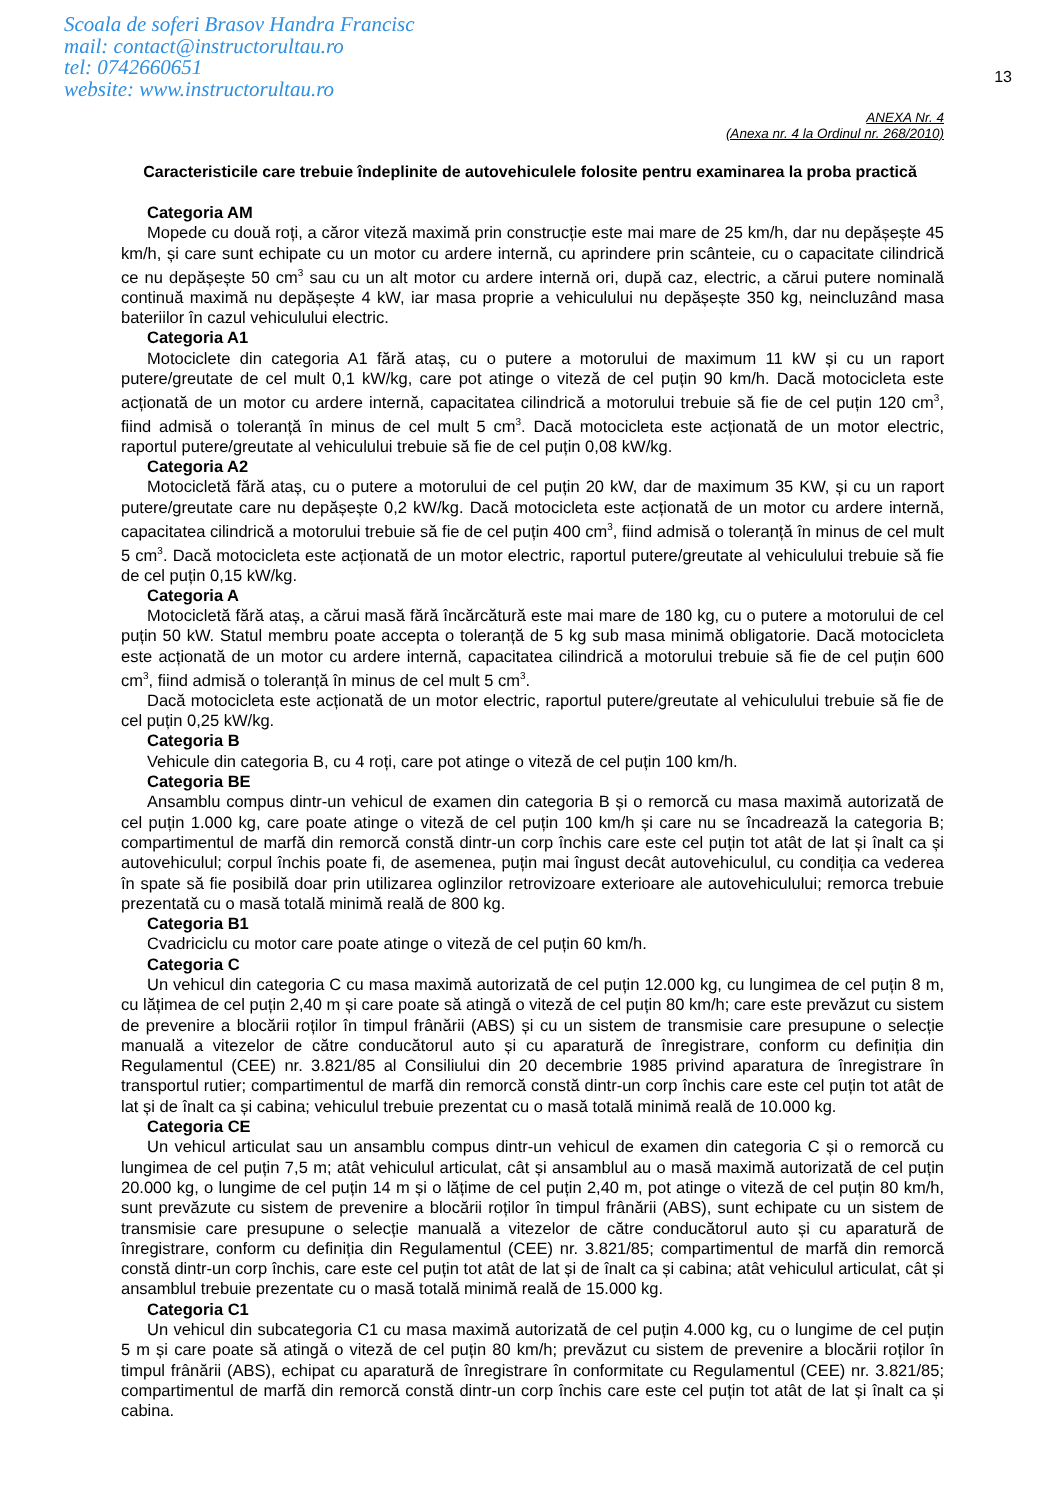Scoala de soferi Brasov Handra Francisc
mail: contact@instructorultau.ro
tel: 0742660651
website: www.instructorultau.ro
13
ANEXA Nr. 4
(Anexa nr. 4 la Ordinul nr. 268/2010)
Caracteristicile care trebuie îndeplinite de autovehiculele folosite pentru examinarea la proba practică
Categoria AM
Mopede cu două roți, a căror viteză maximă prin construcție este mai mare de 25 km/h, dar nu depășește 45 km/h, și care sunt echipate cu un motor cu ardere internă, cu aprindere prin scânteie, cu o capacitate cilindrică ce nu depășește 50 cm<sup>3</sup> sau cu un alt motor cu ardere internă ori, după caz, electric, a cărui putere nominală continuă maximă nu depășește 4 kW, iar masa proprie a vehiculului nu depășește 350 kg, neincluzând masa bateriilor în cazul vehiculului electric.
Categoria A1
Motociclete din categoria A1 fără ataș, cu o putere a motorului de maximum 11 kW și cu un raport putere/greutate de cel mult 0,1 kW/kg, care pot atinge o viteză de cel puțin 90 km/h. Dacă motocicleta este acționată de un motor cu ardere internă, capacitatea cilindrică a motorului trebuie să fie de cel puțin 120 cm<sup>3</sup>, fiind admisă o toleranță în minus de cel mult 5 cm<sup>3</sup>. Dacă motocicleta este acționată de un motor electric, raportul putere/greutate al vehiculului trebuie să fie de cel puțin 0,08 kW/kg.
Categoria A2
Motocicletă fără ataș, cu o putere a motorului de cel puțin 20 kW, dar de maximum 35 KW, și cu un raport putere/greutate care nu depășește 0,2 kW/kg. Dacă motocicleta este acționată de un motor cu ardere internă, capacitatea cilindrică a motorului trebuie să fie de cel puțin 400 cm<sup>3</sup>, fiind admisă o toleranță în minus de cel mult 5 cm<sup>3</sup>. Dacă motocicleta este acționată de un motor electric, raportul putere/greutate al vehiculului trebuie să fie de cel puțin 0,15 kW/kg.
Categoria A
Motocicletă fără ataș, a cărui masă fără încărcătură este mai mare de 180 kg, cu o putere a motorului de cel puțin 50 kW. Statul membru poate accepta o toleranță de 5 kg sub masa minimă obligatorie. Dacă motocicleta este acționată de un motor cu ardere internă, capacitatea cilindrică a motorului trebuie să fie de cel puțin 600 cm<sup>3</sup>, fiind admisă o toleranță în minus de cel mult 5 cm<sup>3</sup>.
Dacă motocicleta este acționată de un motor electric, raportul putere/greutate al vehiculului trebuie să fie de cel puțin 0,25 kW/kg.
Categoria B
Vehicule din categoria B, cu 4 roți, care pot atinge o viteză de cel puțin 100 km/h.
Categoria BE
Ansamblu compus dintr-un vehicul de examen din categoria B și o remorcă cu masa maximă autorizată de cel puțin 1.000 kg, care poate atinge o viteză de cel puțin 100 km/h și care nu se încadrează la categoria B; compartimentul de marfă din remorcă constă dintr-un corp închis care este cel puțin tot atât de lat și înalt ca și autovehiculul; corpul închis poate fi, de asemenea, puțin mai îngust decât autovehiculul, cu condiția ca vederea în spate să fie posibilă doar prin utilizarea oglinzilor retrovizoare exterioare ale autovehiculului; remorca trebuie prezentată cu o masă totală minimă reală de 800 kg.
Categoria B1
Cvadriciclu cu motor care poate atinge o viteză de cel puțin 60 km/h.
Categoria C
Un vehicul din categoria C cu masa maximă autorizată de cel puțin 12.000 kg, cu lungimea de cel puțin 8 m, cu lățimea de cel puțin 2,40 m și care poate să atingă o viteză de cel puțin 80 km/h; care este prevăzut cu sistem de prevenire a blocării roților în timpul frânării (ABS) și cu un sistem de transmisie care presupune o selecție manuală a vitezelor de către conducătorul auto și cu aparatură de înregistrare, conform cu definiția din Regulamentul (CEE) nr. 3.821/85 al Consiliului din 20 decembrie 1985 privind aparatura de înregistrare în transportul rutier; compartimentul de marfă din remorcă constă dintr-un corp închis care este cel puțin tot atât de lat și de înalt ca și cabina; vehiculul trebuie prezentat cu o masă totală minimă reală de 10.000 kg.
Categoria CE
Un vehicul articulat sau un ansamblu compus dintr-un vehicul de examen din categoria C și o remorcă cu lungimea de cel puțin 7,5 m; atât vehiculul articulat, cât și ansamblul au o masă maximă autorizată de cel puțin 20.000 kg, o lungime de cel puțin 14 m și o lățime de cel puțin 2,40 m, pot atinge o viteză de cel puțin 80 km/h, sunt prevăzute cu sistem de prevenire a blocării roților în timpul frânării (ABS), sunt echipate cu un sistem de transmisie care presupune o selecție manuală a vitezelor de către conducătorul auto și cu aparatură de înregistrare, conform cu definiția din Regulamentul (CEE) nr. 3.821/85; compartimentul de marfă din remorcă constă dintr-un corp închis, care este cel puțin tot atât de lat și de înalt ca și cabina; atât vehiculul articulat, cât și ansamblul trebuie prezentate cu o masă totală minimă reală de 15.000 kg.
Categoria C1
Un vehicul din subcategoria C1 cu masa maximă autorizată de cel puțin 4.000 kg, cu o lungime de cel puțin 5 m și care poate să atingă o viteză de cel puțin 80 km/h; prevăzut cu sistem de prevenire a blocării roților în timpul frânării (ABS), echipat cu aparatură de înregistrare în conformitate cu Regulamentul (CEE) nr. 3.821/85; compartimentul de marfă din remorcă constă dintr-un corp închis care este cel puțin tot atât de lat și înalt ca și cabina.